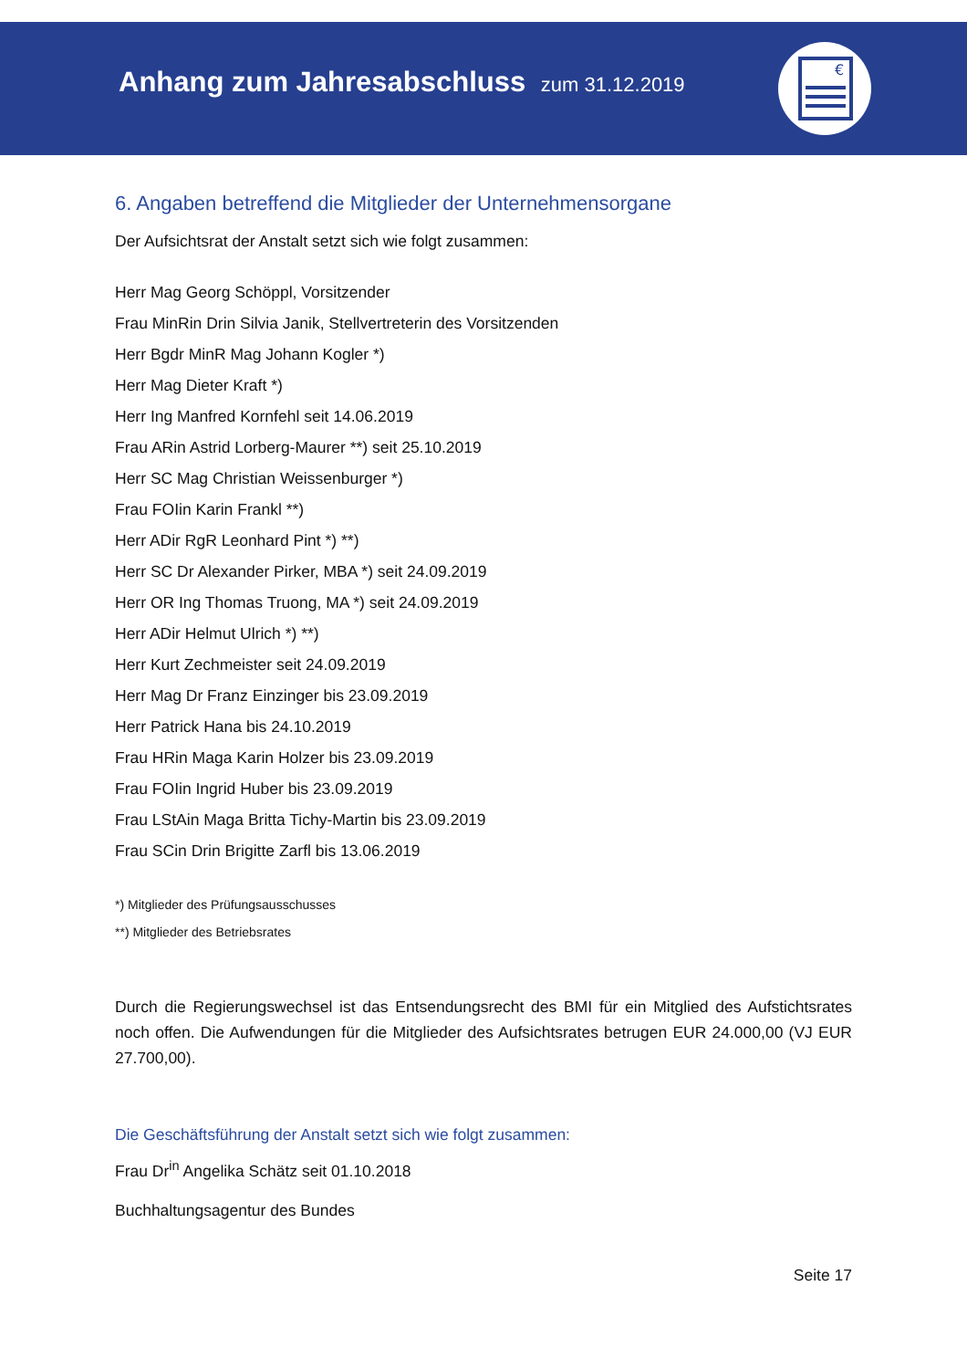Anhang zum Jahresabschluss zum 31.12.2019
€
6. Angaben betreffend die Mitglieder der Unternehmensorgane
Der Aufsichtsrat der Anstalt setzt sich wie folgt zusammen:
Herr Mag Georg Schöppl, Vorsitzender
Frau MinRin Drin Silvia Janik, Stellvertreterin des Vorsitzenden
Herr Bgdr MinR Mag Johann Kogler *)
Herr Mag Dieter Kraft *)
Herr Ing Manfred Kornfehl seit 14.06.2019
Frau ARin Astrid Lorberg-Maurer **) seit 25.10.2019
Herr SC Mag Christian Weissenburger *)
Frau FOIin Karin Frankl **)
Herr ADir RgR Leonhard Pint *) **)
Herr SC Dr Alexander Pirker, MBA *) seit 24.09.2019
Herr OR Ing Thomas Truong, MA *) seit 24.09.2019
Herr ADir Helmut Ulrich *) **)
Herr Kurt Zechmeister seit 24.09.2019
Herr Mag Dr Franz Einzinger bis 23.09.2019
Herr Patrick Hana bis 24.10.2019
Frau HRin Maga Karin Holzer bis 23.09.2019
Frau FOIin Ingrid Huber bis 23.09.2019
Frau LStAin Maga Britta Tichy-Martin bis 23.09.2019
Frau SCin Drin Brigitte Zarfl bis 13.06.2019
*) Mitglieder des Prüfungsausschusses
**) Mitglieder des Betriebsrates
Durch die Regierungswechsel ist das Entsendungsrecht des BMI für ein Mitglied des Aufstichtsrates noch offen. Die Aufwendungen für die Mitglieder des Aufsichtsrates betrugen EUR 24.000,00 (VJ EUR 27.700,00).
Die Geschäftsführung der Anstalt setzt sich wie folgt zusammen:
Frau Dr<sup>in</sup> Angelika Schätz seit 01.10.2018
Buchhaltungsagentur des Bundes
Seite 17